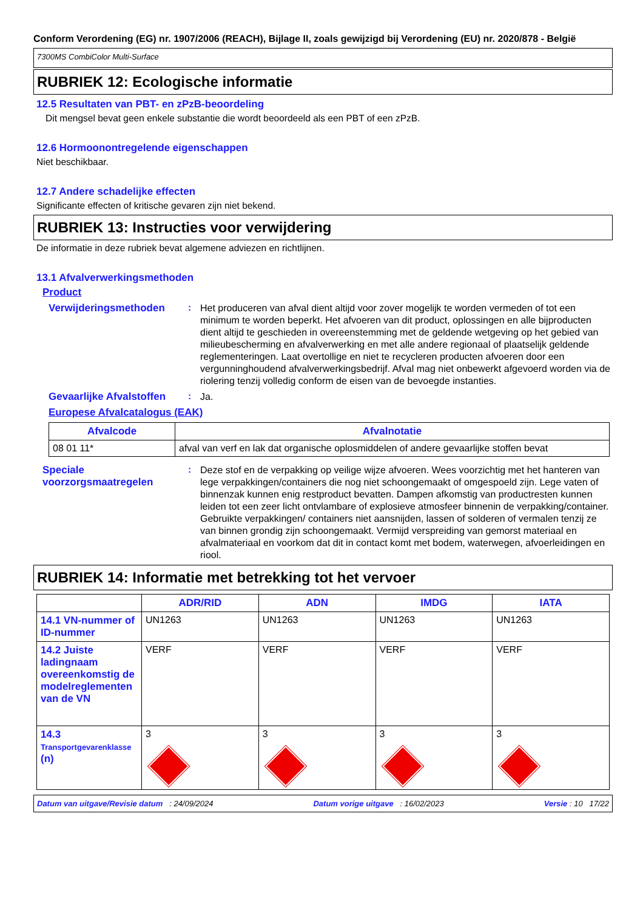Conform Verordening (EG) nr. 1907/2006 (REACH), Bijlage II, zoals gewijzigd bij Verordening (EU) nr. 2020/878 - België
7300MS CombiColor Multi-Surface
RUBRIEK 12: Ecologische informatie
12.5 Resultaten van PBT- en zPzB-beoordeling
Dit mengsel bevat geen enkele substantie die wordt beoordeeld als een PBT of een zPzB.
12.6 Hormoonontregelende eigenschappen
Niet beschikbaar.
12.7 Andere schadelijke effecten
Significante effecten of kritische gevaren zijn niet bekend.
RUBRIEK 13: Instructies voor verwijdering
De informatie in deze rubriek bevat algemene adviezen en richtlijnen.
13.1 Afvalverwerkingsmethoden
Product
Verwijderingsmethoden :
Het produceren van afval dient altijd voor zover mogelijk te worden vermeden of tot een minimum te worden beperkt. Het afvoeren van dit product, oplossingen en alle bijproducten dient altijd te geschieden in overeenstemming met de geldende wetgeving op het gebied van milieubescherming en afvalverwerking en met alle andere regionaal of plaatselijk geldende reglementeringen. Laat overtollige en niet te recycleren producten afvoeren door een vergunninghoudend afvalverwerkingsbedrijf. Afval mag niet onbewerkt afgevoerd worden via de riolering tenzij volledig conform de eisen van de bevoegde instanties.
Gevaarlijke Afvalstoffen
:
Ja.
Europese Afvalcatalogus (EAK)
| Afvalcode | Afvalnotatie |
| --- | --- |
| 08 01 11* | afval van verf en lak dat organische oplosmiddelen of andere gevaarlijke stoffen bevat |
Speciale voorzorgsmaatregelen
:
Deze stof en de verpakking op veilige wijze afvoeren. Wees voorzichtig met het hanteren van lege verpakkingen/containers die nog niet schoongemaakt of omgespoeld zijn. Lege vaten of binnenzak kunnen enig restproduct bevatten. Dampen afkomstig van productresten kunnen leiden tot een zeer licht ontvlambare of explosieve atmosfeer binnenin de verpakking/container. Gebruikte verpakkingen/ containers niet aansnijden, lassen of solderen of vermalen tenzij ze van binnen grondig zijn schoongemaakt. Vermijd verspreiding van gemorst materiaal en afvalmateriaal en voorkom dat dit in contact komt met bodem, waterwegen, afvoerleidingen en riool.
RUBRIEK 14: Informatie met betrekking tot het vervoer
| | ADR/RID | ADN | IMDG | IATA |
| --- | --- | --- | --- | --- |
| 14.1 VN-nummer of ID-nummer | UN1263 | UN1263 | UN1263 | UN1263 |
| 14.2 Juiste ladingnaam overeenkomstig de modelreglementen van de VN | VERF | VERF | VERF | VERF |
| 14.3 Transportgevarenklasse (n) | 3 | 3 | 3 | 3 |
Datum van uitgave/Revisie datum : 24/09/2024 Datum vorige uitgave : 16/02/2023 Versie : 10 17/22